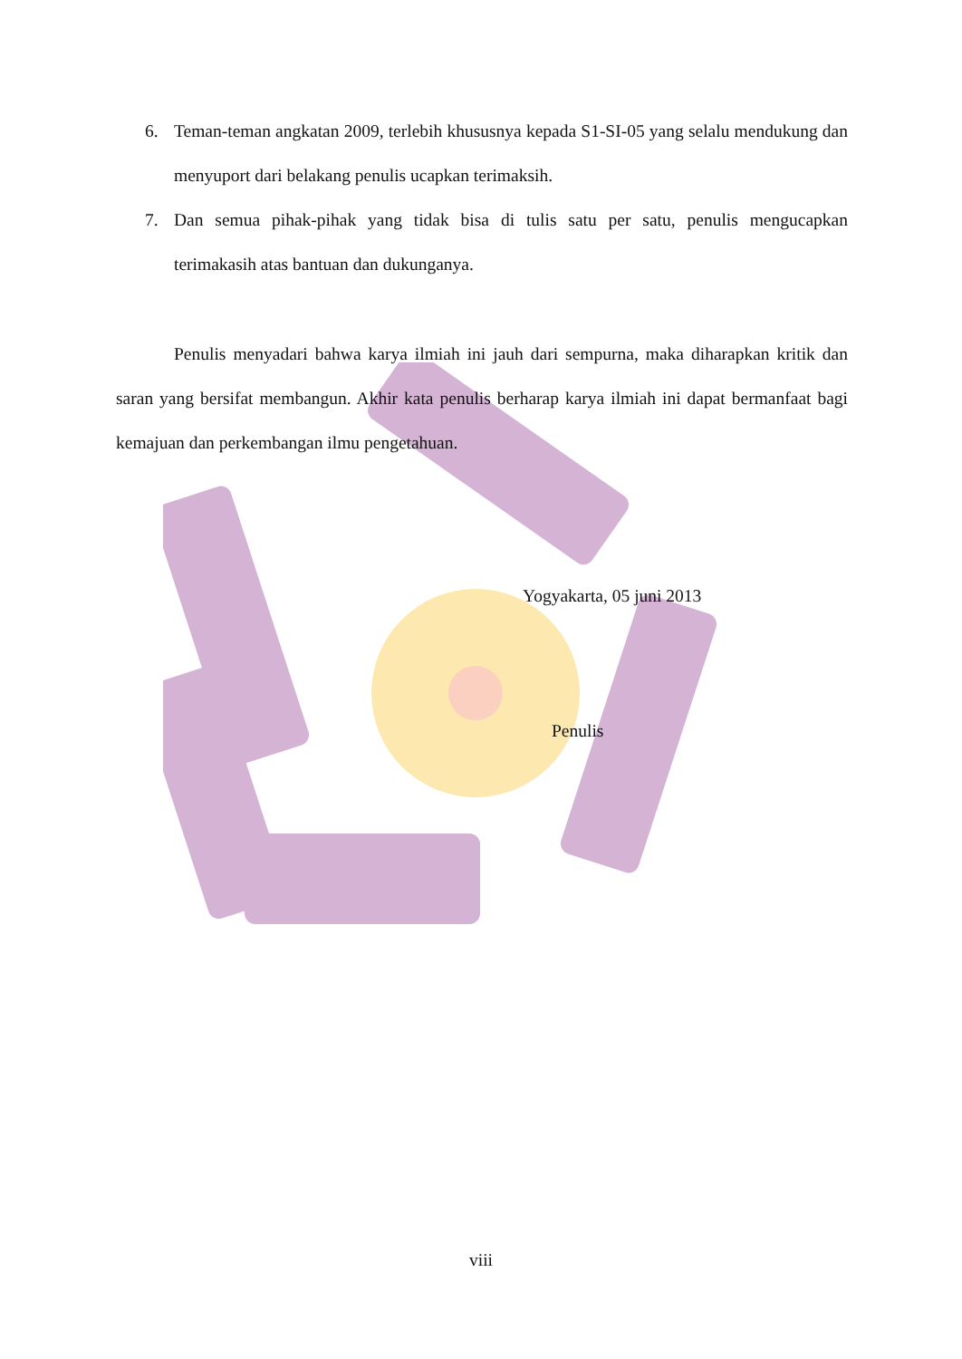6. Teman-teman angkatan 2009, terlebih khususnya kepada S1-SI-05 yang selalu mendukung dan menyuport dari belakang penulis ucapkan terimaksih.
7. Dan semua pihak-pihak yang tidak bisa di tulis satu per satu, penulis mengucapkan terimakasih atas bantuan dan dukunganya.
Penulis menyadari bahwa karya ilmiah ini jauh dari sempurna, maka diharapkan kritik dan saran yang bersifat membangun. Akhir kata penulis berharap karya ilmiah ini dapat bermanfaat bagi kemajuan dan perkembangan ilmu pengetahuan.
Yogyakarta, 05 juni 2013
Penulis
viii